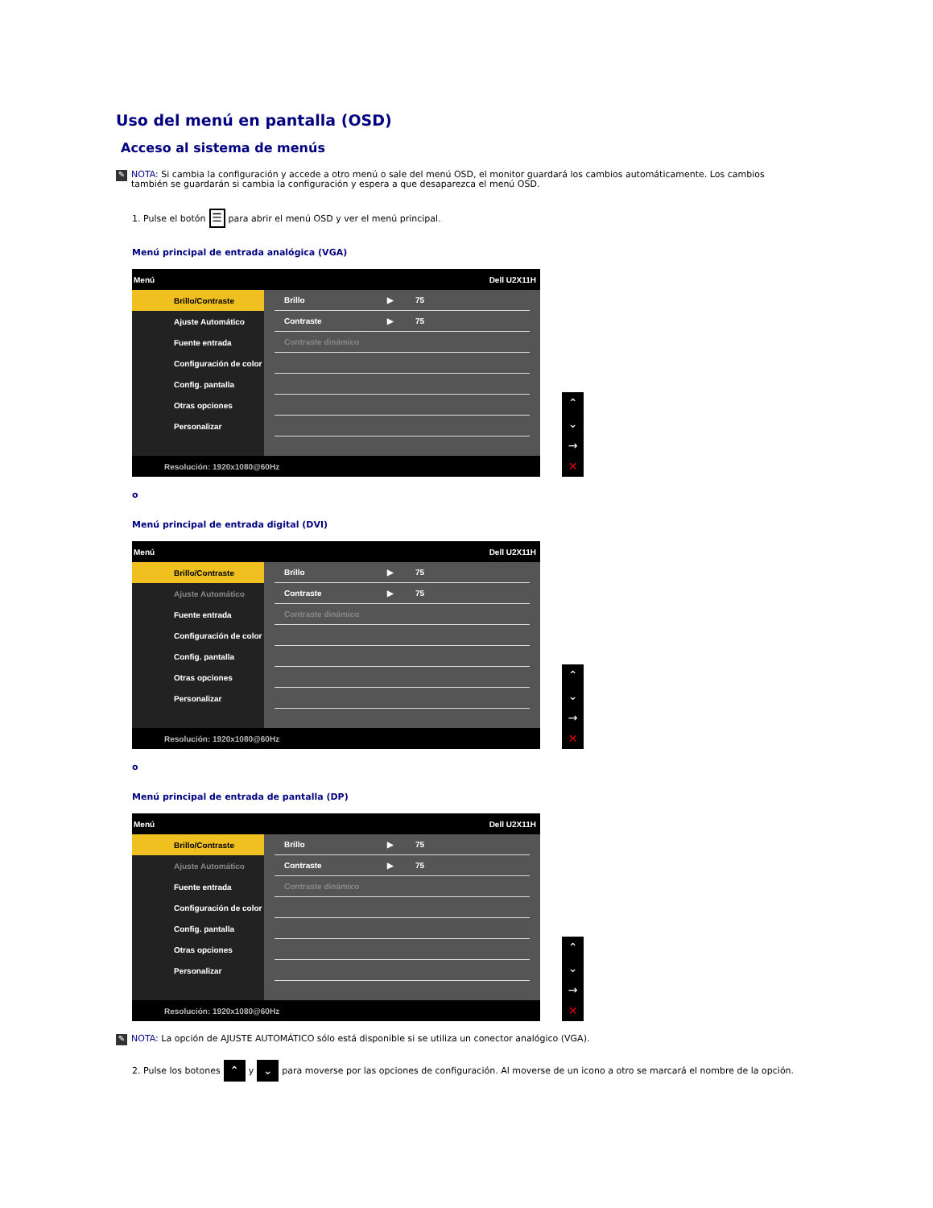Uso del menú en pantalla (OSD)
Acceso al sistema de menús
✎
NOTA: Si cambia la configuración y accede a otro menú o sale del menú OSD, el monitor guardará los cambios automáticamente. Los cambios también se guardarán si cambia la configuración y espera a que desaparezca el menú OSD.
1. Pulse el botón ☰ para abrir el menú OSD y ver el menú principal.
Menú principal de entrada analógica (VGA)
Menú Dell U2X11H
Brillo/Contraste
Ajuste Automático
Fuente entrada
Configuración de color
Config. pantalla
Otras opciones
Personalizar
Brillo ▶ 75
Contraste ▶ 75
Contraste dinámico
Resolución: 1920x1080@60Hz
⌃
⌄
→
✕
o
Menú principal de entrada digital (DVI)
Menú Dell U2X11H
Brillo/Contraste
Ajuste Automático
Fuente entrada
Configuración de color
Config. pantalla
Otras opciones
Personalizar
Brillo ▶ 75
Contraste ▶ 75
Contraste dinámico
Resolución: 1920x1080@60Hz
⌃
⌄
→
✕
o
Menú principal de entrada de pantalla (DP)
Menú Dell U2X11H
Brillo/Contraste
Ajuste Automático
Fuente entrada
Configuración de color
Config. pantalla
Otras opciones
Personalizar
Brillo ▶ 75
Contraste ▶ 75
Contraste dinámico
Resolución: 1920x1080@60Hz
⌃
⌄
→
✕
✎
NOTA: La opción de AJUSTE AUTOMÁTICO sólo está disponible si se utiliza un conector analógico (VGA).
2. Pulse los botones ⌃ y ⌄ para moverse por las opciones de configuración. Al moverse de un icono a otro se marcará el nombre de la opción.